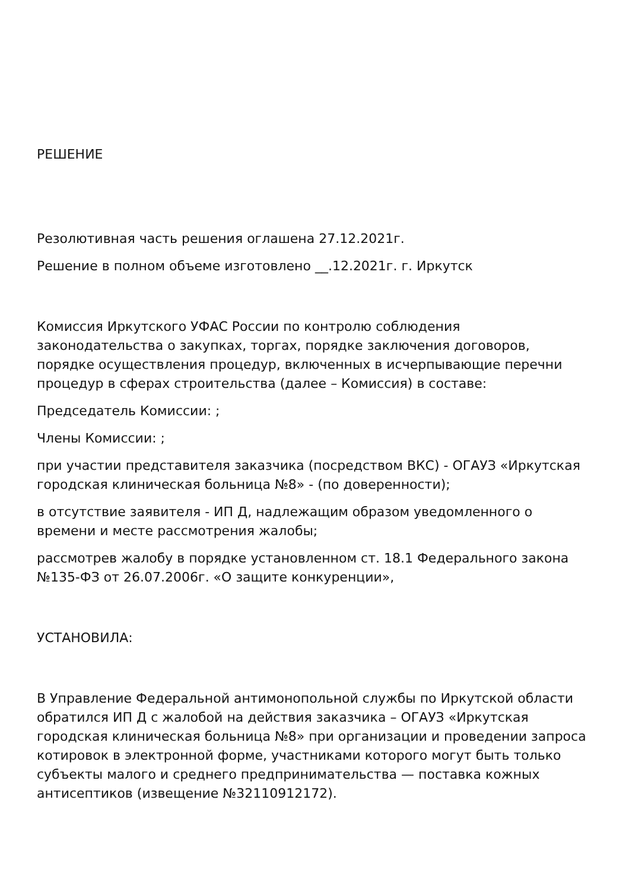РЕШЕНИЕ
Резолютивная часть решения оглашена 27.12.2021г.
Решение в полном объеме изготовлено __.12.2021г. г. Иркутск
Комиссия Иркутского УФАС России по контролю соблюдения законодательства о закупках, торгах, порядке заключения договоров, порядке осуществления процедур, включенных в исчерпывающие перечни процедур в сферах строительства (далее – Комиссия) в составе:
Председатель Комиссии: ;
Члены Комиссии: ;
при участии представителя заказчика (посредством ВКС) - ОГАУЗ «Иркутская городская клиническая больница №8» - (по доверенности);
в отсутствие заявителя - ИП Д, надлежащим образом уведомленного о времени и месте рассмотрения жалобы;
рассмотрев жалобу в порядке установленном ст. 18.1 Федерального закона №135-ФЗ от 26.07.2006г. «О защите конкуренции»,
УСТАНОВИЛА:
В Управление Федеральной антимонопольной службы по Иркутской области обратился ИП Д с жалобой на действия заказчика – ОГАУЗ «Иркутская городская клиническая больница №8» при организации и проведении запроса котировок в электронной форме, участниками которого могут быть только субъекты малого и среднего предпринимательства — поставка кожных антисептиков (извещение №32110912172).